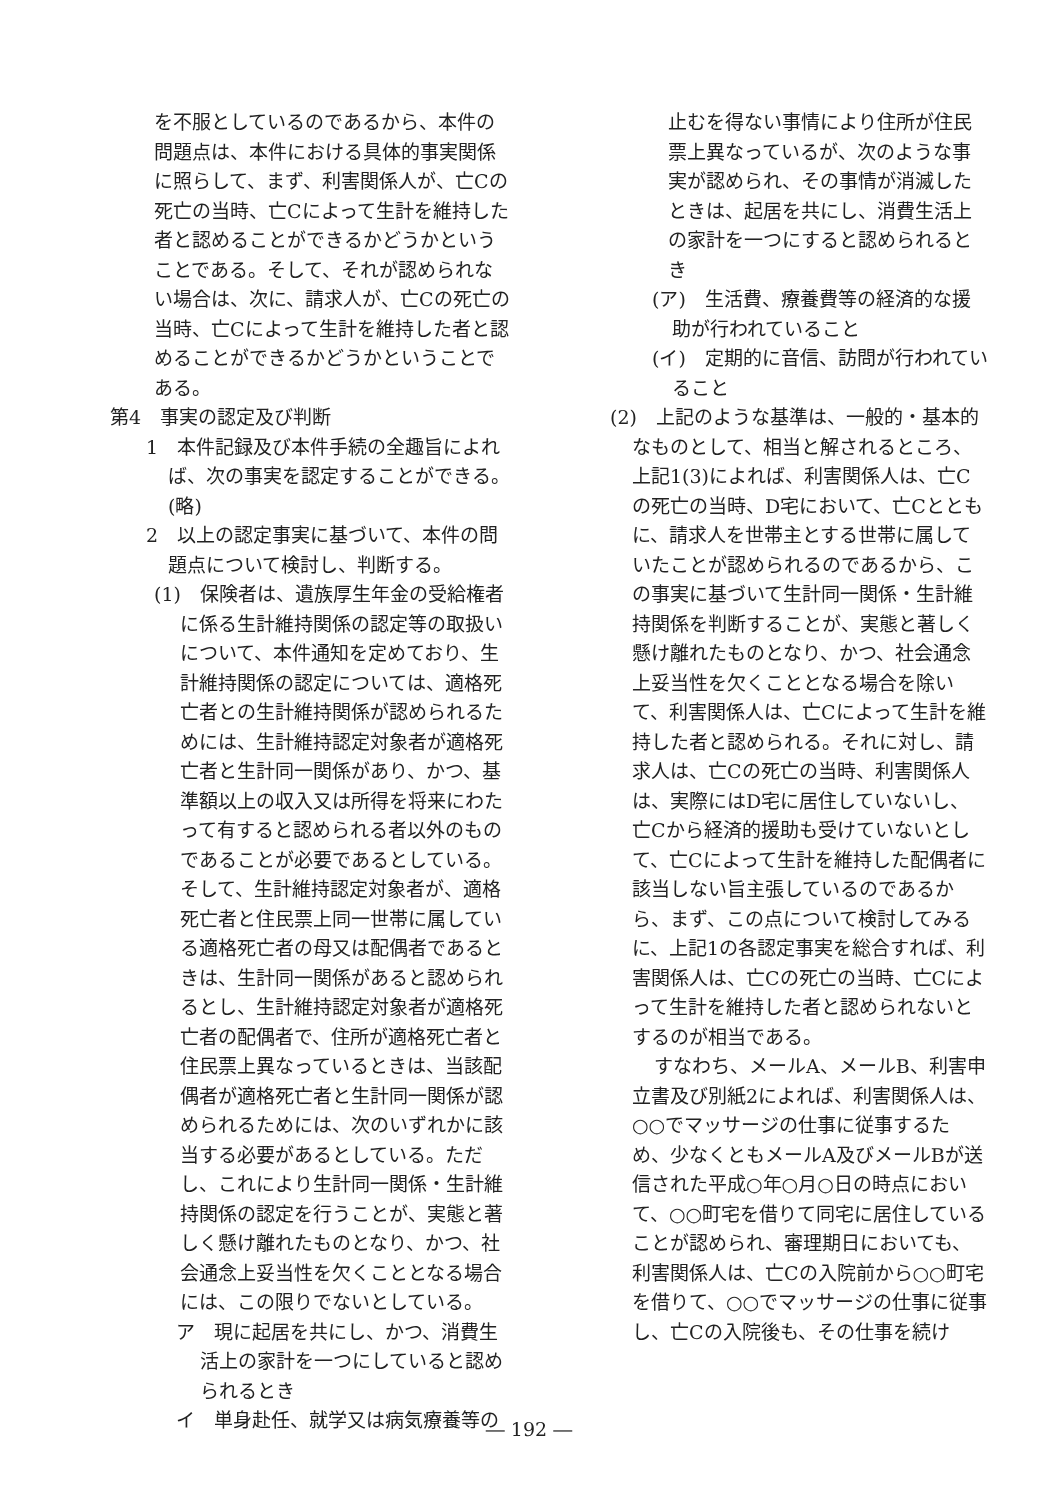を不服としているのであるから、本件の問題点は、本件における具体的事実関係に照らして、まず、利害関係人が、亡Cの死亡の当時、亡Cによって生計を維持した者と認めることができるかどうかということである。そして、それが認められない場合は、次に、請求人が、亡Cの死亡の当時、亡Cによって生計を維持した者と認めることができるかどうかということである。
第4　事実の認定及び判断
1　本件記録及び本件手続の全趣旨によれば、次の事実を認定することができる。
(略)
2　以上の認定事実に基づいて、本件の問題点について検討し、判断する。
(1)　保険者は、遺族厚生年金の受給権者に係る生計維持関係の認定等の取扱いについて、本件通知を定めており、生計維持関係の認定については、適格死亡者との生計維持関係が認められるためには、生計維持認定対象者が適格死亡者と生計同一関係があり、かつ、基準額以上の収入又は所得を将来にわたって有すると認められる者以外のものであることが必要であるとしている。そして、生計維持認定対象者が、適格死亡者と住民票上同一世帯に属している適格死亡者の母又は配偶者であるときは、生計同一関係があると認められるとし、生計維持認定対象者が適格死亡者の配偶者で、住所が適格死亡者と住民票上異なっているときは、当該配偶者が適格死亡者と生計同一関係が認められるためには、次のいずれかに該当する必要があるとしている。ただし、これにより生計同一関係・生計維持関係の認定を行うことが、実態と著しく懸け離れたものとなり、かつ、社会通念上妥当性を欠くこととなる場合には、この限りでないとしている。
ア　現に起居を共にし、かつ、消費生活上の家計を一つにしていると認められるとき
イ　単身赴任、就学又は病気療養等の
止むを得ない事情により住所が住民票上異なっているが、次のような事実が認められ、その事情が消滅したときは、起居を共にし、消費生活上の家計を一つにすると認められるとき
(ア)　生活費、療養費等の経済的な援助が行われていること
(イ)　定期的に音信、訪問が行われていること
(2)　上記のような基準は、一般的・基本的なものとして、相当と解されるところ、上記1(3)によれば、利害関係人は、亡Cの死亡の当時、D宅において、亡Cとともに、請求人を世帯主とする世帯に属していたことが認められるのであるから、この事実に基づいて生計同一関係・生計維持関係を判断することが、実態と著しく懸け離れたものとなり、かつ、社会通念上妥当性を欠くこととなる場合を除いて、利害関係人は、亡Cによって生計を維持した者と認められる。それに対し、請求人は、亡Cの死亡の当時、利害関係人は、実際にはD宅に居住していないし、亡Cから経済的援助も受けていないとして、亡Cによって生計を維持した配偶者に該当しない旨主張しているのであるから、まず、この点について検討してみるに、上記1の各認定事実を総合すれば、利害関係人は、亡Cの死亡の当時、亡Cによって生計を維持した者と認められないとするのが相当である。
すなわち、メールA、メールB、利害申立書及び別紙2によれば、利害関係人は、○○でマッサージの仕事に従事するため、少なくともメールA及びメールBが送信された平成○年○月○日の時点において、○○町宅を借りて同宅に居住していることが認められ、審理期日においても、利害関係人は、亡Cの入院前から○○町宅を借りて、○○でマッサージの仕事に従事し、亡Cの入院後も、その仕事を続け
― 192 ―